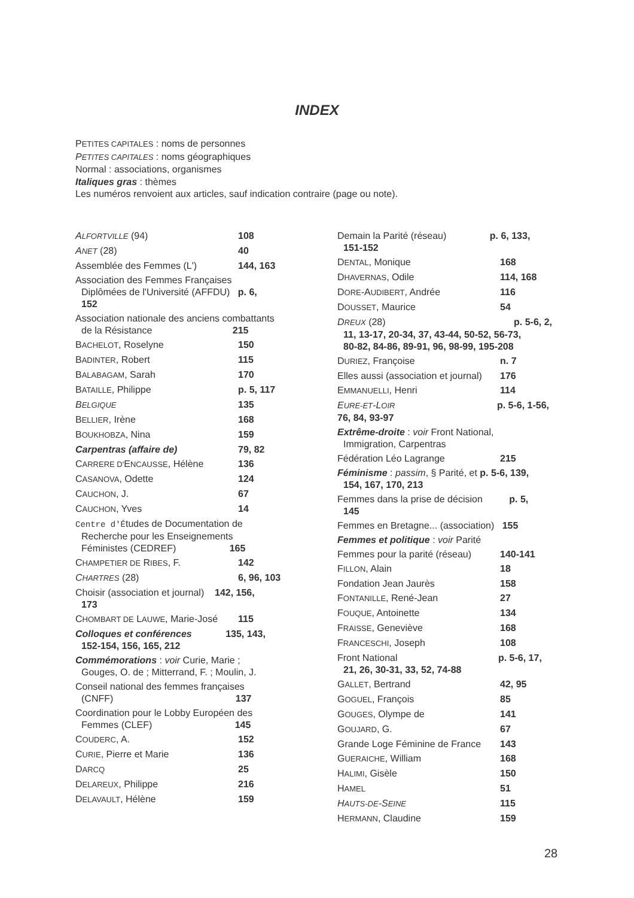INDEX
PETITES CAPITALES : noms de personnes
PETITES CAPITALES : noms géographiques
Normal : associations, organismes
Italiques gras : thèmes
Les numéros renvoient aux articles, sauf indication contraire (page ou note).
ALFORTVILLE (94) 108
ANET (28) 40
Assemblée des Femmes (L') 144, 163
Association des Femmes Françaises
Diplômées de l'Université (AFFDU) p. 6,
152
Association nationale des anciens combattants
de la Résistance 215
BACHELOT, Roselyne 150
BADINTER, Robert 115
BALABAGAM, Sarah 170
BATAILLE, Philippe p. 5, 117
BELGIQUE 135
BELLIER, Irène 168
BOUKHOBZA, Nina 159
Carpentras (affaire de) 79, 82
CARRERE D'ENCAUSSE, Hélène 136
CASANOVA, Odette 124
CAUCHON, J. 67
CAUCHON, Yves 14
Centre d'Études de Documentation de
Recherche pour les Enseignements
Féministes (CEDREF) 165
CHAMPETIER DE RIBES, F. 142
CHARTRES (28) 6, 96, 103
Choisir (association et journal) 142, 156,
173
CHOMBART DE LAUWE, Marie-José 115
Colloques et conférences 135, 143,
152-154, 156, 165, 212
Commémorations : voir Curie, Marie ;
Gouges, O. de ; Mitterrand, F. ; Moulin, J.
Conseil national des femmes françaises
(CNFF) 137
Coordination pour le Lobby Européen des
Femmes (CLEF) 145
COUDERC, A. 152
CURIE, Pierre et Marie 136
DARCQ 25
DELAREUX, Philippe 216
DELAVAULT, Hélène 159
Demain la Parité (réseau) p. 6, 133,
151-152
DENTAL, Monique 168
DHAVERNAS, Odile 114, 168
DORE-AUDIBERT, Andrée 116
DOUSSET, Maurice 54
DREUX (28) p. 5-6, 2,
11, 13-17, 20-34, 37, 43-44, 50-52, 56-73,
80-82, 84-86, 89-91, 96, 98-99, 195-208
DURIEZ, Françoise n. 7
Elles aussi (association et journal) 176
EMMANUELLI, Henri 114
EURE-ET-LOIR p. 5-6, 1-56,
76, 84, 93-97
Extrême-droite : voir Front National,
Immigration, Carpentras
Fédération Léo Lagrange 215
Féminisme : passim, § Parité, et p. 5-6, 139,
154, 167, 170, 213
Femmes dans la prise de décision p. 5,
145
Femmes en Bretagne... (association) 155
Femmes et politique : voir Parité
Femmes pour la parité (réseau) 140-141
FILLON, Alain 18
Fondation Jean Jaurès 158
FONTANILLE, René-Jean 27
FOUQUE, Antoinette 134
FRAISSE, Geneviève 168
FRANCESCHI, Joseph 108
Front National p. 5-6, 17,
21, 26, 30-31, 33, 52, 74-88
GALLET, Bertrand 42, 95
GOGUEL, François 85
GOUGES, Olympe de 141
GOUJARD, G. 67
Grande Loge Féminine de France 143
GUERAICHE, William 168
HALIMI, Gisèle 150
HAMEL 51
HAUTS-DE-SEINE 115
HERMANN, Claudine 159
28